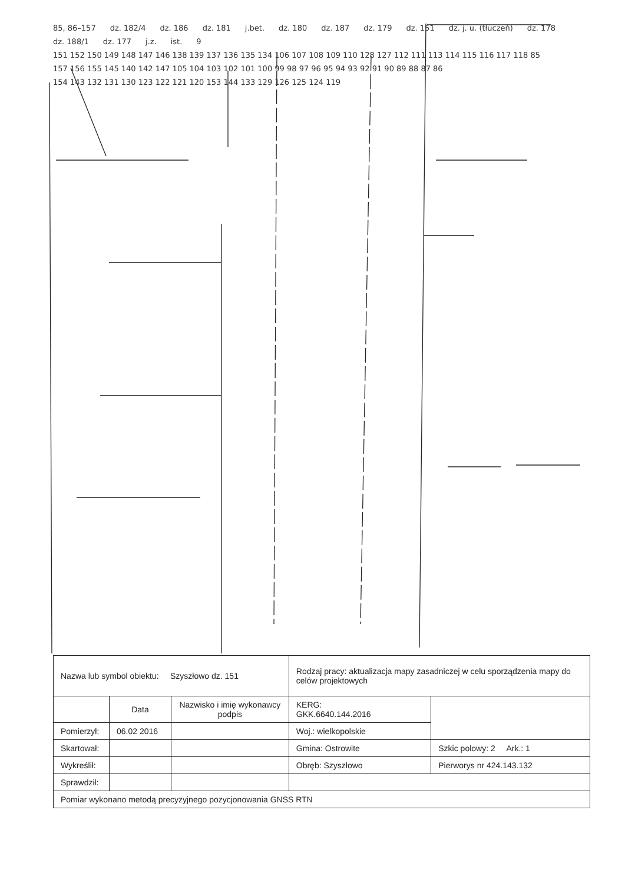85, 86–157 dz. 182/4 dz. 186 dz. 181 j.bet. dz. 180 dz. 187 dz. 179 dz. 151 dz. j. u. (tłuczeń) dz. 178 dz. 188/1 dz. 177 j.z. ist. 9 151 152 150 149 148 147 146 138 139 137 136 135 134 106 107 108 109 110 128 127 112 111 113 114 115 116 117 118 85 157 156 155 145 140 142 147 105 104 103 102 101 100 99 98 97 96 95 94 93 92 91 90 89 88 87 86 154 143 132 131 130 123 122 121 120 153 144 133 129 126 125 124 119
| Nazwa lub symbol obiektu: Szyszłowo dz. 151 | | | Rodzaj pracy: aktualizacja mapy zasadniczej w celu sporządzenia mapy do celów projektowych | |
| | Data | Nazwisko i imię wykonawcy podpis | KERG: GKK.6640.144.2016 | |
| Pomierzył: | 06.02 2016 | | Woj.: wielkopolskie | |
| Skartował: | | | Gmina: Ostrowite | Szkic polowy: 2 Ark.: 1 |
| Wykreślił: | | | Obręb: Szyszłowo | Pierworys nr 424.143.132 |
| Sprawdził: | | | | |
| Pomiar wykonano metodą precyzyjnego pozycjonowania GNSS RTN | | | | |